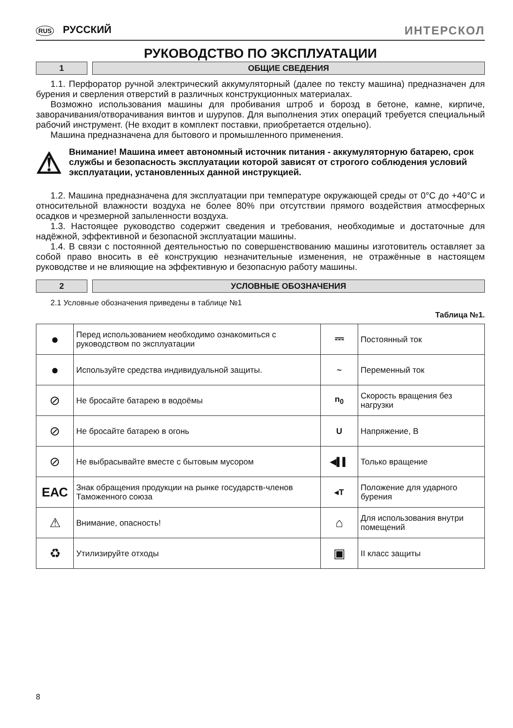RUS РУССКИЙ ИНТЕРСКОЛ
РУКОВОДСТВО ПО ЭКСПЛУАТАЦИИ
1 ОБЩИЕ СВЕДЕНИЯ
1.1. Перфоратор ручной электрический аккумуляторный (далее по тексту машина) предназначен для бурения и сверления отверстий в различных конструкционных материалах.
Возможно использования машины для пробивания штроб и борозд в бетоне, камне, кирпиче, заворачивания/отворачивания винтов и шурупов. Для выполнения этих операций требуется специальный рабочий инструмент. (Не входит в комплект поставки, приобретается отдельно).
Машина предназначена для бытового и промышленного применения.
⚠
Внимание! Машина имеет автономный источник питания - аккумуляторную батарею, срок службы и безопасность эксплуатации которой зависят от строгого соблюдения условий эксплуатации, установленных данной инструкцией.
1.2. Машина предназначена для эксплуатации при температуре окружающей среды от 0°С до +40°С и относительной влажности воздуха не более 80% при отсутствии прямого воздействия атмосферных осадков и чрезмерной запыленности воздуха.
1.3. Настоящее руководство содержит сведения и требования, необходимые и достаточные для надёжной, эффективной и безопасной эксплуатации машины.
1.4. В связи с постоянной деятельностью по совершенствованию машины изготовитель оставляет за собой право вносить в её конструкцию незначительные изменения, не отражённые в настоящем руководстве и не влияющие на эффективную и безопасную работу машины.
2 УСЛОВНЫЕ ОБОЗНАЧЕНИЯ
2.1 Условные обозначения приведены в таблице №1
Таблица №1.
| ● | Перед использованием необходимо ознакомиться с руководством по эксплуатации | ⎓ | Постоянный ток |
| ● | Используйте средства индивидуальной защиты. | ~ | Переменный ток |
| ⊘ | Не бросайте батарею в водоёмы | n<sub>0</sub> | Скорость вращения без нагрузки |
| ⊘ | Не бросайте батарею в огонь | U | Напряжение, В |
| ⊘ | Не выбрасывайте вместе с бытовым мусором | ◀▌▌ | Только вращение |
| ЕАС | Знак обращения продукции на рынке государств-членов Таможенного союза | ◂T | Положение для ударного бурения |
| ⚠ | Внимание, опасность! | ⌂ | Для использования внутри помещений |
| ♻ | Утилизируйте отходы | ▣ | II класс защиты |
8